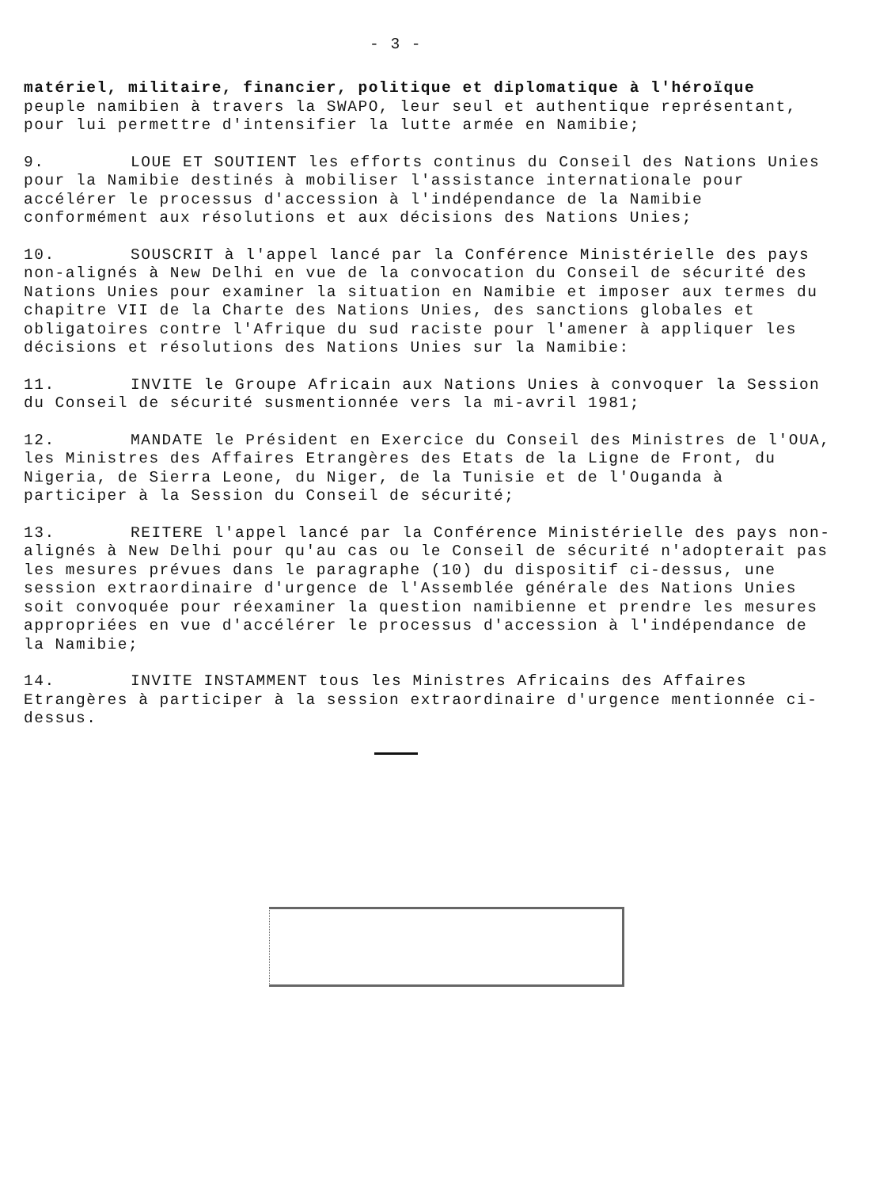- 3 -
matériel, militaire, financier, politique et diplomatique à l'héroïque
peuple namibien à travers la SWAPO, leur seul et authentique représentant, pour lui permettre d'intensifier la lutte armée en Namibie;
9. LOUE ET SOUTIENT les efforts continus du Conseil des Nations Unies pour la Namibie destinés à mobiliser l'assistance internationale pour accélérer le processus d'accession à l'indépendance de la Namibie conformément aux résolutions et aux décisions des Nations Unies;
10. SOUSCRIT à l'appel lancé par la Conférence Ministérielle des pays non-alignés à New Delhi en vue de la convocation du Conseil de sécurité des Nations Unies pour examiner la situation en Namibie et imposer aux termes du chapitre VII de la Charte des Nations Unies, des sanctions globales et obligatoires contre l'Afrique du sud raciste pour l'amener à appliquer les décisions et résolutions des Nations Unies sur la Namibie:
11. INVITE le Groupe Africain aux Nations Unies à convoquer la Session du Conseil de sécurité susmentionnée vers la mi-avril 1981;
12. MANDATE le Président en Exercice du Conseil des Ministres de l'OUA, les Ministres des Affaires Etrangères des Etats de la Ligne de Front, du Nigeria, de Sierra Leone, du Niger, de la Tunisie et de l'Ouganda à participer à la Session du Conseil de sécurité;
13. REITERE l'appel lancé par la Conférence Ministérielle des pays non-alignés à New Delhi pour qu'au cas ou le Conseil de sécurité n'adopterait pas les mesures prévues dans le paragraphe (10) du dispositif ci-dessus, une session extraordinaire d'urgence de l'Assemblée générale des Nations Unies soit convoquée pour réexaminer la question namibienne et prendre les mesures appropriées en vue d'accélérer le processus d'accession à l'indépendance de la Namibie;
14. INVITE INSTAMMENT tous les Ministres Africains des Affaires Etrangères à participer à la session extraordinaire d'urgence mentionnée ci-dessus.